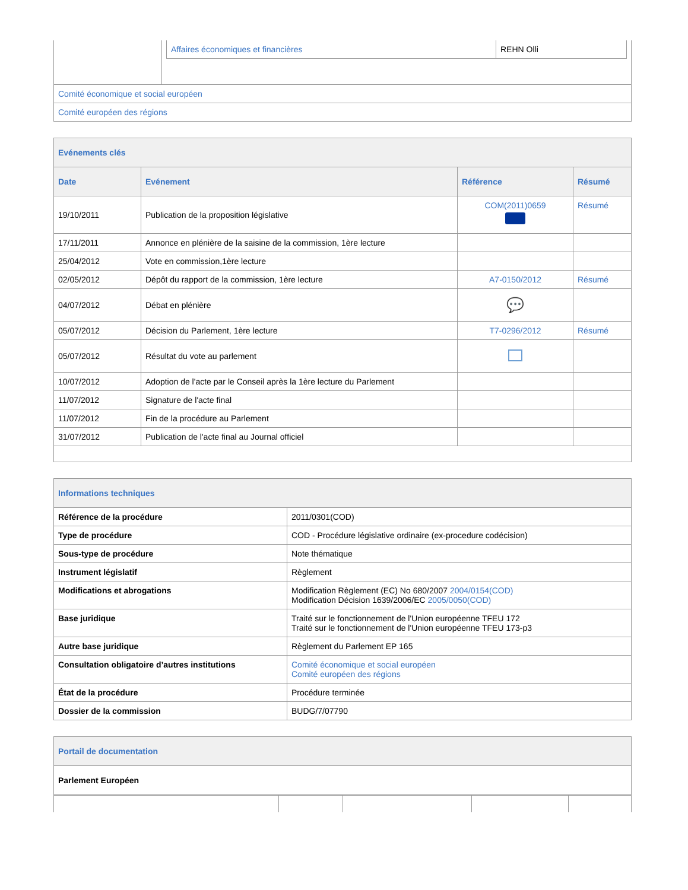| | / Affaires économiques et financières / REHN Olli / |
| Comité économique et social européen | |
| Comité européen des régions | |
Evénements clés
| Date | Evénement | Référence | Résumé |
| --- | --- | --- | --- |
| 19/10/2011 | Publication de la proposition législative | COM(2011)0659 | Résumé |
| 17/11/2011 | Annonce en plénière de la saisine de la commission, 1ère lecture | | |
| 25/04/2012 | Vote en commission,1ère lecture | | |
| 02/05/2012 | Dépôt du rapport de la commission, 1ère lecture | A7-0150/2012 | Résumé |
| 04/07/2012 | Débat en plénière | 💬 | |
| 05/07/2012 | Décision du Parlement, 1ère lecture | T7-0296/2012 | Résumé |
| 05/07/2012 | Résultat du vote au parlement | | |
| 10/07/2012 | Adoption de l'acte par le Conseil après la 1ère lecture du Parlement | | |
| 11/07/2012 | Signature de l'acte final | | |
| 11/07/2012 | Fin de la procédure au Parlement | | |
| 31/07/2012 | Publication de l'acte final au Journal officiel | | |
Informations techniques
| Référence de la procédure | 2011/0301(COD) |
| Type de procédure | COD - Procédure législative ordinaire (ex-procedure codécision) |
| Sous-type de procédure | Note thématique |
| Instrument législatif | Règlement |
| Modifications et abrogations | Modification Règlement (EC) No 680/2007 2004/0154(COD) Modification Décision 1639/2006/EC 2005/0050(COD) |
| Base juridique | Traité sur le fonctionnement de l'Union européenne TFEU 172 Traité sur le fonctionnement de l'Union européenne TFEU 173-p3 |
| Autre base juridique | Règlement du Parlement EP 165 |
| Consultation obligatoire d’autres institutions | Comité économique et social européen Comité européen des régions |
| État de la procédure | Procédure terminée |
| Dossier de la commission | BUDG/7/07790 |
Portail de documentation
Parlement Européen